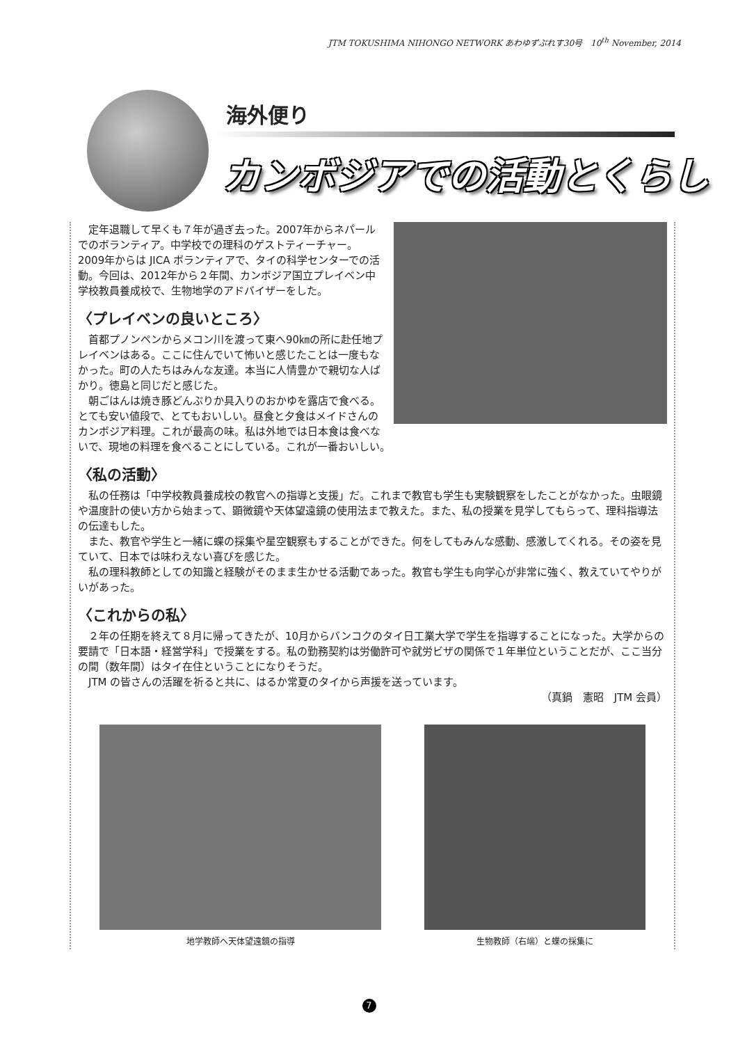JTM TOKUSHIMA NIHONGO NETWORK あわゆずぷれす30号　10<sup>th</sup> November, 2014
海外便り
カンボジアでの活動とくらし
定年退職して早くも７年が過ぎ去った。2007年からネパールでのボランティア。中学校での理科のゲストティーチャー。2009年からは JICA ボランティアで、タイの科学センターでの活動。今回は、2012年から２年間、カンボジア国立プレイベン中学校教員養成校で、生物地学のアドバイザーをした。
〈プレイベンの良いところ〉
首都プノンペンからメコン川を渡って東へ90㎞の所に赴任地プレイベンはある。ここに住んでいて怖いと感じたことは一度もなかった。町の人たちはみんな友達。本当に人情豊かで親切な人ばかり。徳島と同じだと感じた。
朝ごはんは焼き豚どんぶりか具入りのおかゆを露店で食べる。とても安い値段で、とてもおいしい。昼食と夕食はメイドさんのカンボジア料理。これが最高の味。私は外地では日本食は食べないで、現地の料理を食べることにしている。これが一番おいしい。
〈私の活動〉
私の任務は「中学校教員養成校の教官への指導と支援」だ。これまで教官も学生も実験観察をしたことがなかった。虫眼鏡や温度計の使い方から始まって、顕微鏡や天体望遠鏡の使用法まで教えた。また、私の授業を見学してもらって、理科指導法の伝達もした。
また、教官や学生と一緒に蝶の採集や星空観察もすることができた。何をしてもみんな感動、感激してくれる。その姿を見ていて、日本では味わえない喜びを感じた。
私の理科教師としての知識と経験がそのまま生かせる活動であった。教官も学生も向学心が非常に強く、教えていてやりがいがあった。
〈これからの私〉
２年の任期を終えて８月に帰ってきたが、10月からバンコクのタイ日工業大学で学生を指導することになった。大学からの要請で「日本語・経営学科」で授業をする。私の勤務契約は労働許可や就労ビザの関係で１年単位ということだが、ここ当分の間（数年間）はタイ在住ということになりそうだ。
JTM の皆さんの活躍を祈ると共に、はるか常夏のタイから声援を送っています。
（真鍋　憲昭　JTM 会員）
地学教師へ天体望遠鏡の指導 生物教師（右端）と蝶の採集に
7